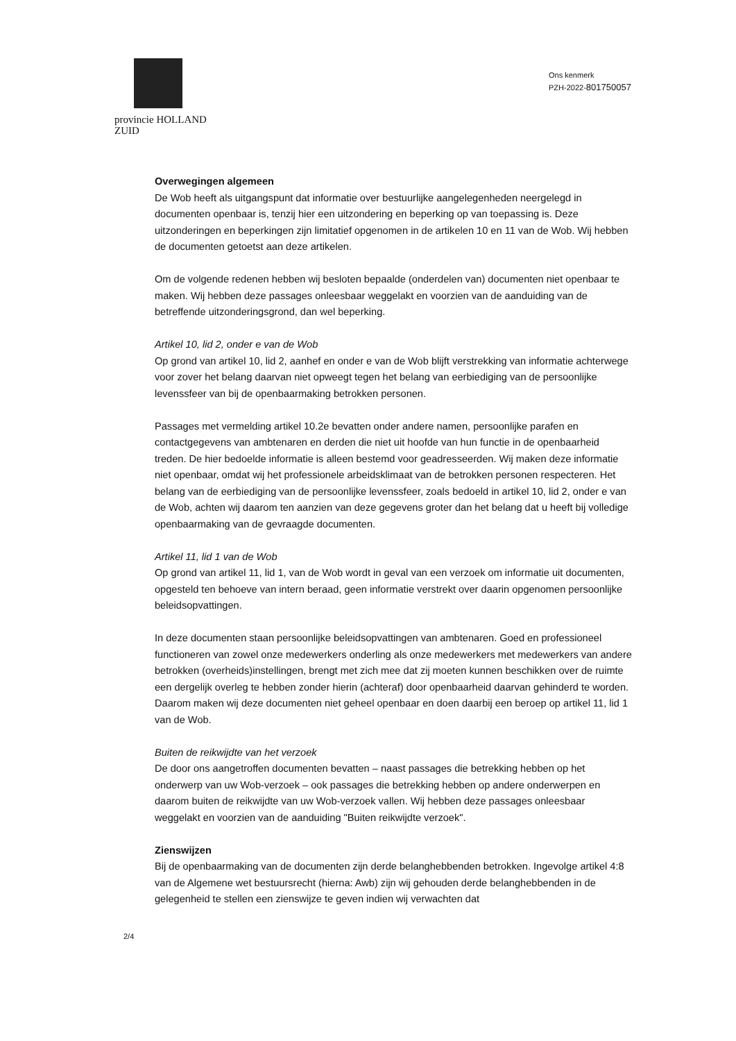provincie HOLLAND
ZUID
Ons kenmerk
PZH-2022-801750057
Overwegingen algemeen
De Wob heeft als uitgangspunt dat informatie over bestuurlijke aangelegenheden neergelegd in documenten openbaar is, tenzij hier een uitzondering en beperking op van toepassing is. Deze uitzonderingen en beperkingen zijn limitatief opgenomen in de artikelen 10 en 11 van de Wob. Wij hebben de documenten getoetst aan deze artikelen.
Om de volgende redenen hebben wij besloten bepaalde (onderdelen van) documenten niet openbaar te maken. Wij hebben deze passages onleesbaar weggelakt en voorzien van de aanduiding van de betreffende uitzonderingsgrond, dan wel beperking.
Artikel 10, lid 2, onder e van de Wob
Op grond van artikel 10, lid 2, aanhef en onder e van de Wob blijft verstrekking van informatie achterwege voor zover het belang daarvan niet opweegt tegen het belang van eerbiediging van de persoonlijke levenssfeer van bij de openbaarmaking betrokken personen.
Passages met vermelding artikel 10.2e bevatten onder andere namen, persoonlijke parafen en contactgegevens van ambtenaren en derden die niet uit hoofde van hun functie in de openbaarheid treden. De hier bedoelde informatie is alleen bestemd voor geadresseerden. Wij maken deze informatie niet openbaar, omdat wij het professionele arbeidsklimaat van de betrokken personen respecteren. Het belang van de eerbiediging van de persoonlijke levenssfeer, zoals bedoeld in artikel 10, lid 2, onder e van de Wob, achten wij daarom ten aanzien van deze gegevens groter dan het belang dat u heeft bij volledige openbaarmaking van de gevraagde documenten.
Artikel 11, lid 1 van de Wob
Op grond van artikel 11, lid 1, van de Wob wordt in geval van een verzoek om informatie uit documenten, opgesteld ten behoeve van intern beraad, geen informatie verstrekt over daarin opgenomen persoonlijke beleidsopvattingen.
In deze documenten staan persoonlijke beleidsopvattingen van ambtenaren. Goed en professioneel functioneren van zowel onze medewerkers onderling als onze medewerkers met medewerkers van andere betrokken (overheids)instellingen, brengt met zich mee dat zij moeten kunnen beschikken over de ruimte een dergelijk overleg te hebben zonder hierin (achteraf) door openbaarheid daarvan gehinderd te worden. Daarom maken wij deze documenten niet geheel openbaar en doen daarbij een beroep op artikel 11, lid 1 van de Wob.
Buiten de reikwijdte van het verzoek
De door ons aangetroffen documenten bevatten – naast passages die betrekking hebben op het onderwerp van uw Wob-verzoek – ook passages die betrekking hebben op andere onderwerpen en daarom buiten de reikwijdte van uw Wob-verzoek vallen. Wij hebben deze passages onleesbaar weggelakt en voorzien van de aanduiding "Buiten reikwijdte verzoek".
Zienswijzen
Bij de openbaarmaking van de documenten zijn derde belanghebbenden betrokken. Ingevolge artikel 4:8 van de Algemene wet bestuursrecht (hierna: Awb) zijn wij gehouden derde belanghebbenden in de gelegenheid te stellen een zienswijze te geven indien wij verwachten dat
2/4